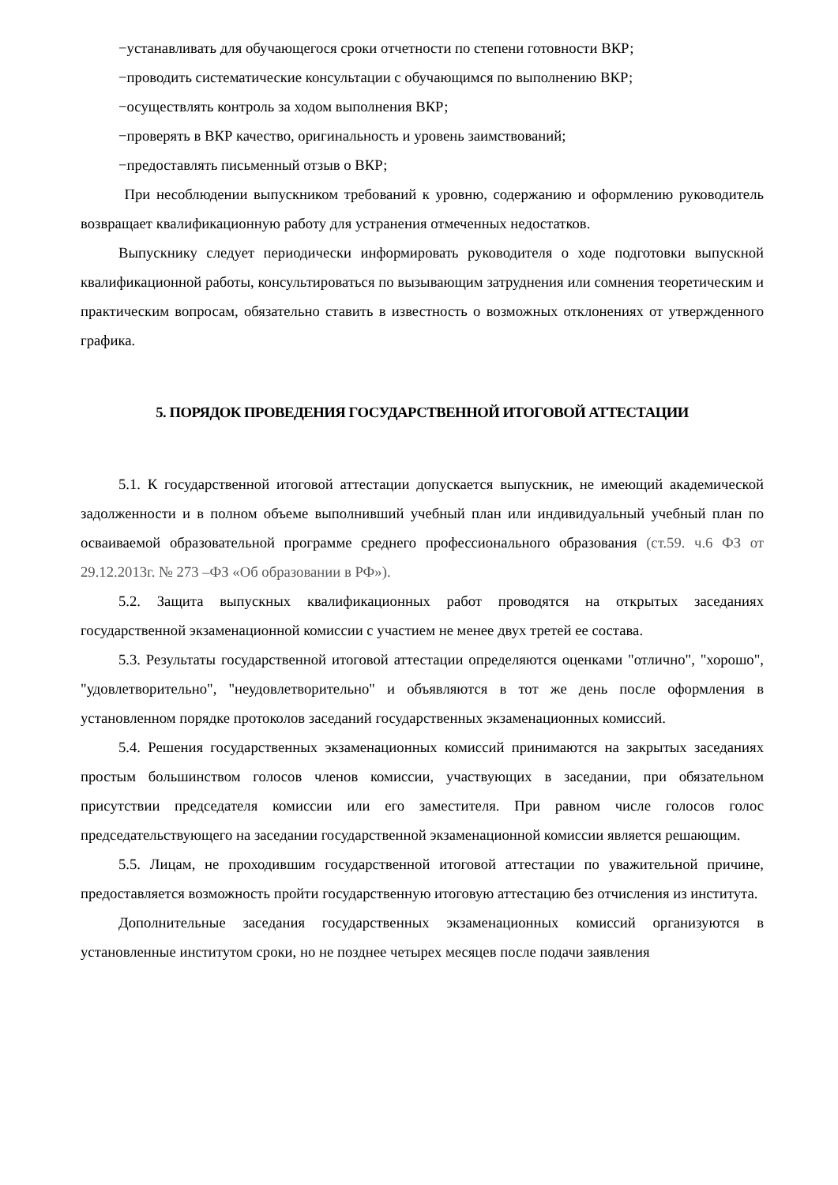−устанавливать для обучающегося сроки отчетности по степени готовности ВКР;
−проводить систематические консультации с обучающимся по выполнению ВКР;
−осуществлять контроль за ходом выполнения ВКР;
−проверять в ВКР качество, оригинальность и уровень заимствований;
−предоставлять письменный отзыв о ВКР;
При несоблюдении выпускником требований к уровню, содержанию и оформлению руководитель возвращает квалификационную работу для устранения отмеченных недостатков.
Выпускнику следует периодически информировать руководителя о ходе подготовки выпускной квалификационной работы, консультироваться по вызывающим затруднения или сомнения теоретическим и практическим вопросам, обязательно ставить в известность о возможных отклонениях от утвержденного графика.
5. ПОРЯДОК ПРОВЕДЕНИЯ ГОСУДАРСТВЕННОЙ ИТОГОВОЙ АТТЕСТАЦИИ
5.1. К государственной итоговой аттестации допускается выпускник, не имеющий академической задолженности и в полном объеме выполнивший учебный план или индивидуальный учебный план по осваиваемой образовательной программе среднего профессионального образования (ст.59. ч.6 ФЗ от 29.12.2013г. № 273 –ФЗ «Об образовании в РФ»).
5.2. Защита выпускных квалификационных работ проводятся на открытых заседаниях государственной экзаменационной комиссии с участием не менее двух третей ее состава.
5.3. Результаты государственной итоговой аттестации определяются оценками "отлично", "хорошо", "удовлетворительно", "неудовлетворительно" и объявляются в тот же день после оформления в установленном порядке протоколов заседаний государственных экзаменационных комиссий.
5.4. Решения государственных экзаменационных комиссий принимаются на закрытых заседаниях простым большинством голосов членов комиссии, участвующих в заседании, при обязательном присутствии председателя комиссии или его заместителя. При равном числе голосов голос председательствующего на заседании государственной экзаменационной комиссии является решающим.
5.5. Лицам, не проходившим государственной итоговой аттестации по уважительной причине, предоставляется возможность пройти государственную итоговую аттестацию без отчисления из института.
Дополнительные заседания государственных экзаменационных комиссий организуются в установленные институтом сроки, но не позднее четырех месяцев после подачи заявления